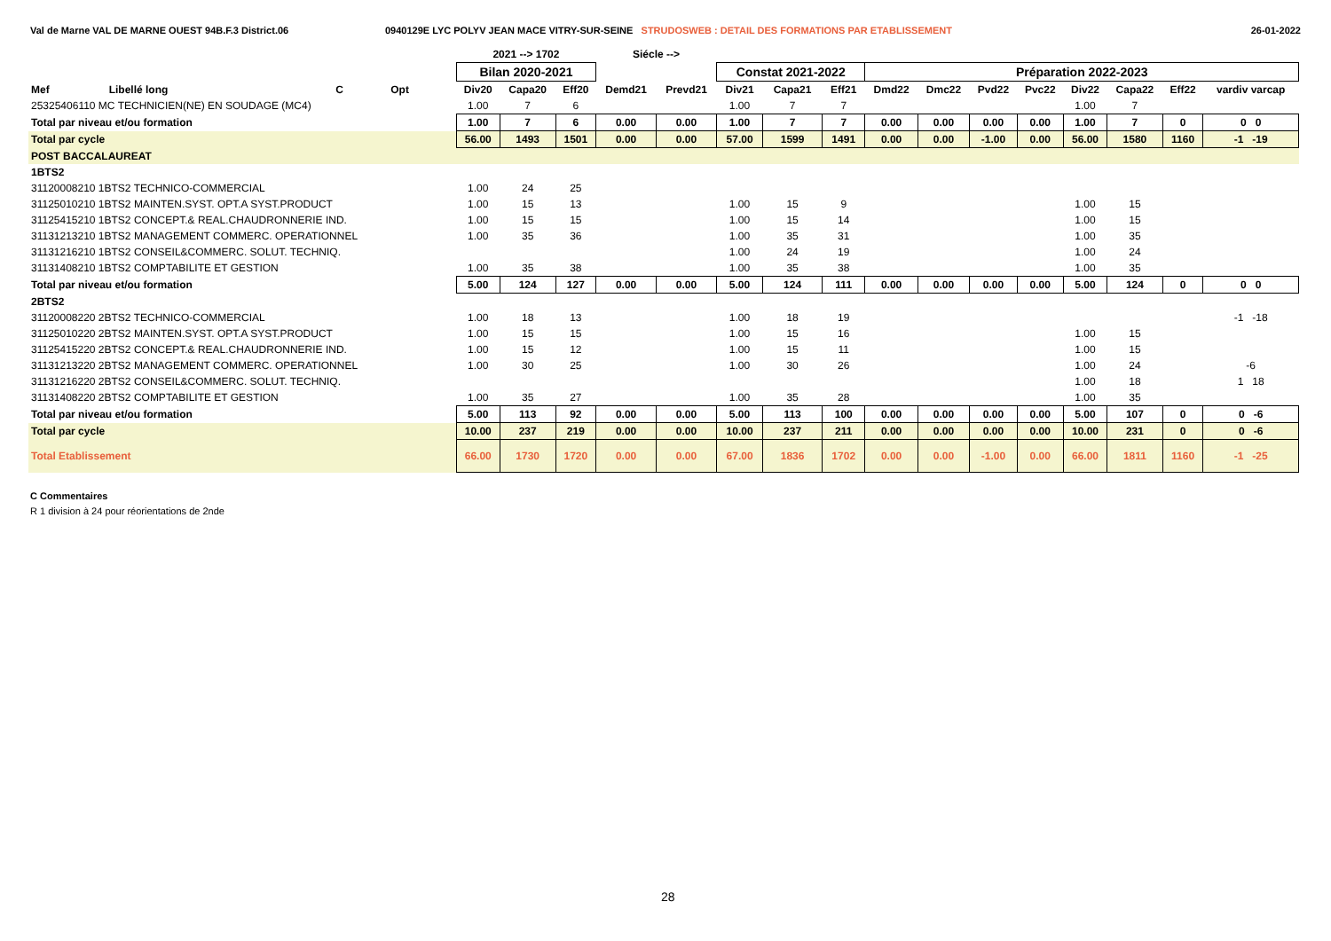Val de Marne VAL DE MARNE OUEST 94B.F.3 District.06 0940129E LYC POLYV JEAN MACE VITRY-SUR-SEINE STRUDOSWEB : DETAIL DES FORMATIONS PAR ETABLISSEMENT
26-01-2022
| | | | | | 2021 --> 1702 | | | Siécle --> | | | | | | | | | | | | |
| --- | --- | --- | --- | --- | --- | --- | --- | --- | --- | --- | --- | --- | --- | --- | --- | --- | --- | --- | --- | --- |
| | | | | | Bilan 2020-2021 | | | | | Constat 2021-2022 | | | Préparation 2022-2023 | | | | | | | |
| Mef | Libellé long | C | Opt | | Div20 | Capa20 | Eff20 | Demd21 | Prevd21 | Div21 | Capa21 | Eff21 | Dmd22 | Dmc22 | Pvd22 | Pvc22 | Div22 | Capa22 | Eff22 | vardiv varcap |
| 25325406110 MC TECHNICIEN(NE) EN SOUDAGE (MC4) | | | | | 1.00 | 7 | 6 | | | 1.00 | 7 | 7 | | | | | 1.00 | 7 | | |
| Total par niveau et/ou formation | | | | | 1.00 | 7 | 6 | 0.00 | 0.00 | 1.00 | 7 | 7 | 0.00 | 0.00 | 0.00 | 0.00 | 1.00 | 7 | 0 | 0 0 |
| Total par cycle | | | | | 56.00 | 1493 | 1501 | 0.00 | 0.00 | 57.00 | 1599 | 1491 | 0.00 | 0.00 | -1.00 | 0.00 | 56.00 | 1580 | 1160 | -1 -19 |
| POST BACCALAUREAT | | | | | | | | | | | | | | | | | | | | |
| 1BTS2 | | | | | | | | | | | | | | | | | | | | |
| 31120008210 1BTS2 TECHNICO-COMMERCIAL | | | | | 1.00 | 24 | 25 | | | | | | | | | | | | | |
| 31125010210 1BTS2 MAINTEN.SYST. OPT.A SYST.PRODUCT | | | | | 1.00 | 15 | 13 | | | 1.00 | 15 | 9 | | | | | 1.00 | 15 | | |
| 31125415210 1BTS2 CONCEPT.& REAL.CHAUDRONNERIE IND. | | | | | 1.00 | 15 | 15 | | | 1.00 | 15 | 14 | | | | | 1.00 | 15 | | |
| 31131213210 1BTS2 MANAGEMENT COMMERC. OPERATIONNEL | | | | | 1.00 | 35 | 36 | | | 1.00 | 35 | 31 | | | | | 1.00 | 35 | | |
| 31131216210 1BTS2 CONSEIL&COMMERC. SOLUT. TECHNIQ. | | | | | | | | | | 1.00 | 24 | 19 | | | | | 1.00 | 24 | | |
| 31131408210 1BTS2 COMPTABILITE ET GESTION | | | | | 1.00 | 35 | 38 | | | 1.00 | 35 | 38 | | | | | 1.00 | 35 | | |
| Total par niveau et/ou formation | | | | | 5.00 | 124 | 127 | 0.00 | 0.00 | 5.00 | 124 | 111 | 0.00 | 0.00 | 0.00 | 0.00 | 5.00 | 124 | 0 | 0 0 |
| 2BTS2 | | | | | | | | | | | | | | | | | | | | |
| 31120008220 2BTS2 TECHNICO-COMMERCIAL | | | | | 1.00 | 18 | 13 | | | 1.00 | 18 | 19 | | | | | | | | -1 -18 |
| 31125010220 2BTS2 MAINTEN.SYST. OPT.A SYST.PRODUCT | | | | | 1.00 | 15 | 15 | | | 1.00 | 15 | 16 | | | | | 1.00 | 15 | | |
| 31125415220 2BTS2 CONCEPT.& REAL.CHAUDRONNERIE IND. | | | | | 1.00 | 15 | 12 | | | 1.00 | 15 | 11 | | | | | 1.00 | 15 | | |
| 31131213220 2BTS2 MANAGEMENT COMMERC. OPERATIONNEL | | | | | 1.00 | 30 | 25 | | | 1.00 | 30 | 26 | | | | | 1.00 | 24 | | -6 |
| 31131216220 2BTS2 CONSEIL&COMMERC. SOLUT. TECHNIQ. | | | | | | | | | | | | | | | | | 1.00 | 18 | | 1 18 |
| 31131408220 2BTS2 COMPTABILITE ET GESTION | | | | | 1.00 | 35 | 27 | | | 1.00 | 35 | 28 | | | | | 1.00 | 35 | | |
| Total par niveau et/ou formation | | | | | 5.00 | 113 | 92 | 0.00 | 0.00 | 5.00 | 113 | 100 | 0.00 | 0.00 | 0.00 | 0.00 | 5.00 | 107 | 0 | 0 -6 |
| Total par cycle | | | | | 10.00 | 237 | 219 | 0.00 | 0.00 | 10.00 | 237 | 211 | 0.00 | 0.00 | 0.00 | 0.00 | 10.00 | 231 | 0 | 0 -6 |
| Total Etablissement | | | | | 66.00 | 1730 | 1720 | 0.00 | 0.00 | 67.00 | 1836 | 1702 | 0.00 | 0.00 | -1.00 | 0.00 | 66.00 | 1811 | 1160 | -1 -25 |
C Commentaires
R 1 division à 24 pour réorientations de 2nde
28